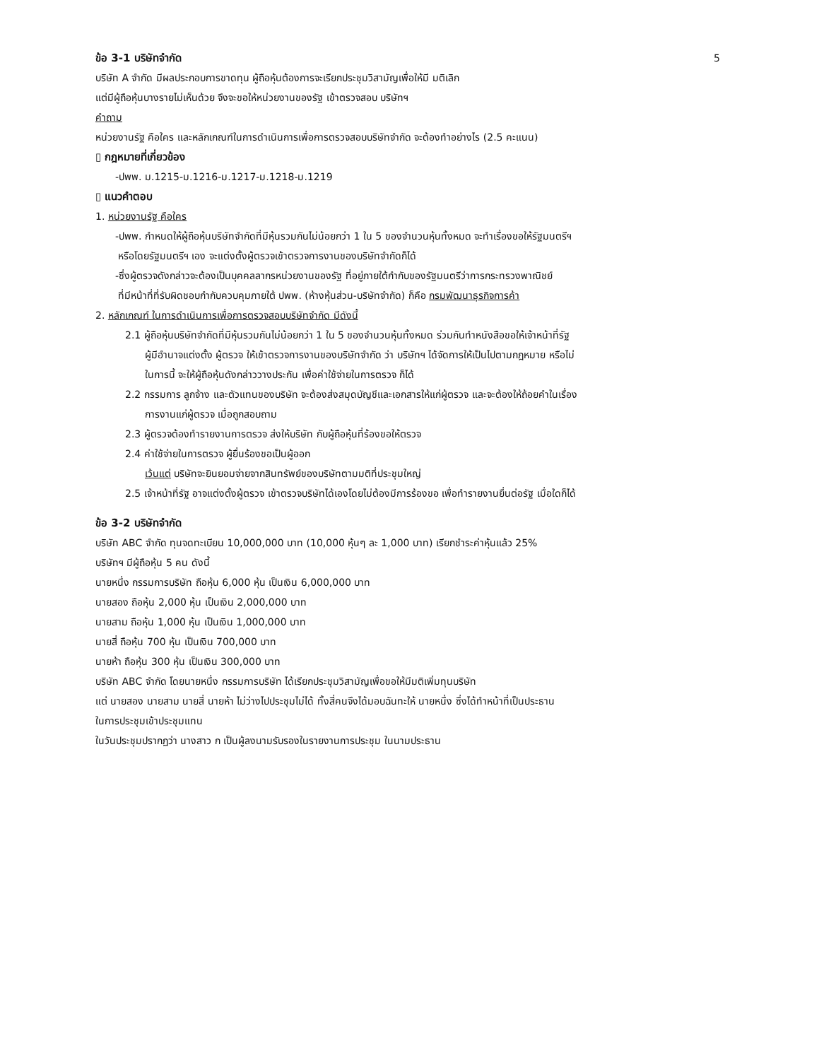ข้อ 3-1 บริษัทจำกัด 5
บริษัท A จำกัด มีผลประกอบการขาดทุน ผู้ถือหุ้นต้องการจะเรียกประชุมวิสามัญเพื่อให้มี มติเลิก
แต่มีผู้ถือหุ้นบางรายไม่เห็นด้วย จึงจะขอให้หน่วยงานของรัฐ เข้าตรวจสอบ บริษัทฯ
คำถาม
หน่วยงานรัฐ คือใคร และหลักเกณฑ์ในการดำเนินการเพื่อการตรวจสอบบริษัทจำกัด จะต้องทำอย่างไร (2.5 คะแนน)
▯ กฎหมายที่เกี่ยวข้อง
-ปพพ. ม.1215-ม.1216-ม.1217-ม.1218-ม.1219
▯ แนวคำตอบ
1. หน่วยงานรัฐ คือใคร
-ปพพ. กำหนดให้ผู้ถือหุ้นบริษัทจำกัดที่มีหุ้นรวมกันไม่น้อยกว่า 1 ใน 5 ของจำนวนหุ้นทั้งหมด จะทำเรื่องขอให้รัฐมนตรีฯ
หรือโดยรัฐมนตรีฯ เอง จะแต่งตั้งผู้ตรวจเข้าตรวจการงานของบริษัทจำกัดก็ได้
-ซึ่งผู้ตรวจดังกล่าวจะต้องเป็นบุคคลลากรหน่วยงานของรัฐ ที่อยู่ภายใต้กำกับของรัฐมนตรีว่าการกระทรวงพาณิชย์
ที่มีหน้าที่ที่รับผิดชอบกำกับควบคุมภายใต้ ปพพ. (ห้างหุ้นส่วน-บริษัทจำกัด) ก็คือ กรมพัฒนาธุรกิจการค้า
2. หลักเกณฑ์ ในการดำเนินการเพื่อการตรวจสอบบริษัทจำกัด มีดังนี้
2.1 ผู้ถือหุ้นบริษัทจำกัดที่มีหุ้นรวมกันไม่น้อยกว่า 1 ใน 5 ของจำนวนหุ้นทั้งหมด ร่วมกันทำหนังสือขอให้เจ้าหน้าที่รัฐ
ผู้มีอำนาจแต่งตั้ง ผู้ตรวจ ให้เข้าตรวจการงานของบริษัทจำกัด ว่า บริษัทฯ ได้จัดการให้เป็นไปตามกฎหมาย หรือไม่
ในการนี้ จะให้ผู้ถือหุ้นดังกล่าววางประกัน เพื่อค่าใช้จ่ายในการตรวจ ก็ได้
2.2 กรรมการ ลูกจ้าง และตัวแทนของบริษัท จะต้องส่งสมุดบัญชีและเอกสารให้แก่ผู้ตรวจ และจะต้องให้ถ้อยคำในเรื่อง
การงานแก่ผู้ตรวจ เมื่อถูกสอบถาม
2.3 ผู้ตรวจต้องทำรายงานการตรวจ ส่งให้บริษัท กับผู้ถือหุ้นที่ร้องขอให้ตรวจ
2.4 ค่าใช้จ่ายในการตรวจ ผู้ยื่นร้องขอเป็นผู้ออก
เว้นแต่ บริษัทจะยินยอมจ่ายจากสินทรัพย์ของบริษัทตามมติที่ประชุมใหญ่
2.5 เจ้าหน้าที่รัฐ อาจแต่งตั้งผู้ตรวจ เข้าตรวจบริษัทได้เองโดยไม่ต้องมีการร้องขอ เพื่อทำรายงานยื่นต่อรัฐ เมื่อใดก็ได้
ข้อ 3-2 บริษัทจำกัด
บริษัท ABC จำกัด ทุนจดทะเบียน 10,000,000 บาท (10,000 หุ้นๆ ละ 1,000 บาท) เรียกชำระค่าหุ้นแล้ว 25%
บริษัทฯ มีผู้ถือหุ้น 5 คน ดังนี้
นายหนึ่ง กรรมการบริษัท ถือหุ้น 6,000 หุ้น เป็นเงิน 6,000,000 บาท
นายสอง ถือหุ้น 2,000 หุ้น เป็นเงิน 2,000,000 บาท
นายสาม ถือหุ้น 1,000 หุ้น เป็นเงิน 1,000,000 บาท
นายสี่ ถือหุ้น 700 หุ้น เป็นเงิน 700,000 บาท
นายห้า ถือหุ้น 300 หุ้น เป็นเงิน 300,000 บาท
บริษัท ABC จำกัด โดยนายหนึ่ง กรรมการบริษัท ได้เรียกประชุมวิสามัญเพื่อขอให้มีมติเพิ่มทุนบริษัท
แต่ นายสอง นายสาม นายสี่ นายห้า ไม่ว่างไปประชุมไม่ได้ ทั้งสี่คนจึงได้มอบฉันทะให้ นายหนึ่ง ซึ่งได้ทำหน้าที่เป็นประธาน
ในการประชุมเข้าประชุมแทน
ในวันประชุมปรากฏว่า นางสาว ก เป็นผู้ลงนามรับรองในรายงานการประชุม ในนามประธาน